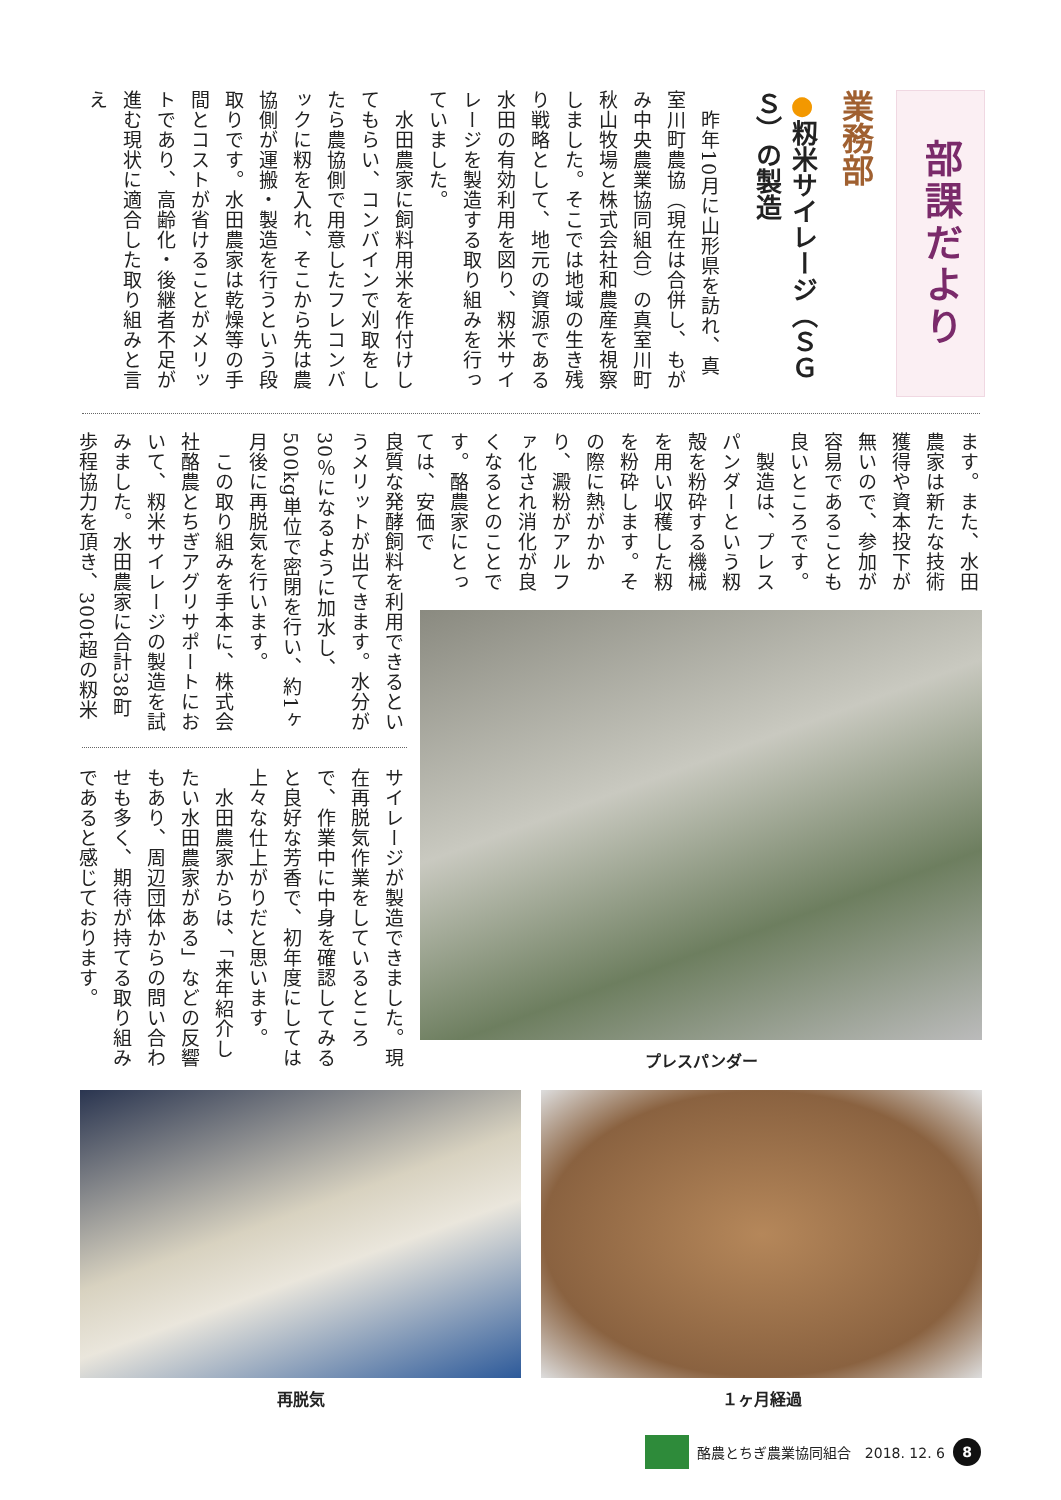部課だより
業務部
●籾米サイレージ（ＳＧＳ）の製造
　昨年10月に山形県を訪れ、真室川町農協（現在は合併し、もがみ中央農業協同組合）の真室川町秋山牧場と株式会社和農産を視察しました。そこでは地域の生き残り戦略として、地元の資源である水田の有効利用を図り、籾米サイレージを製造する取り組みを行っていました。
　水田農家に飼料用米を作付けしてもらい、コンバインで刈取をしたら農協側で用意したフレコンバックに籾を入れ、そこから先は農協側が運搬・製造を行うという段取りです。水田農家は乾燥等の手間とコストが省けることがメリットであり、高齢化・後継者不足が進む現状に適合した取り組みと言え
ます。また、水田農家は新たな技術獲得や資本投下が無いので、参加が容易であることも良いところです。
　製造は、プレスパンダーという籾殻を粉砕する機械を用い収穫した籾を粉砕します。その際に熱がかかり、澱粉がアルファ化され消化が良くなるとのことです。酪農家にとっては、安価で
良質な発酵飼料を利用できるというメリットが出てきます。水分が30％になるように加水し、500kg単位で密閉を行い、約1ヶ月後に再脱気を行います。
　この取り組みを手本に、株式会社酪農とちぎアグリサポートにおいて、籾米サイレージの製造を試みました。水田農家に合計38町歩程協力を頂き、300t超の籾米
サイレージが製造できました。現在再脱気作業をしているところで、作業中に中身を確認してみると良好な芳香で、初年度にしては上々な仕上がりだと思います。
　水田農家からは、「来年紹介したい水田農家がある」などの反響もあり、周辺団体からの問い合わせも多く、期待が持てる取り組みであると感じております。
プレスパンダー
再脱気 １ヶ月経過
酪農とちぎ農業協同組合　2018. 12. 6
8